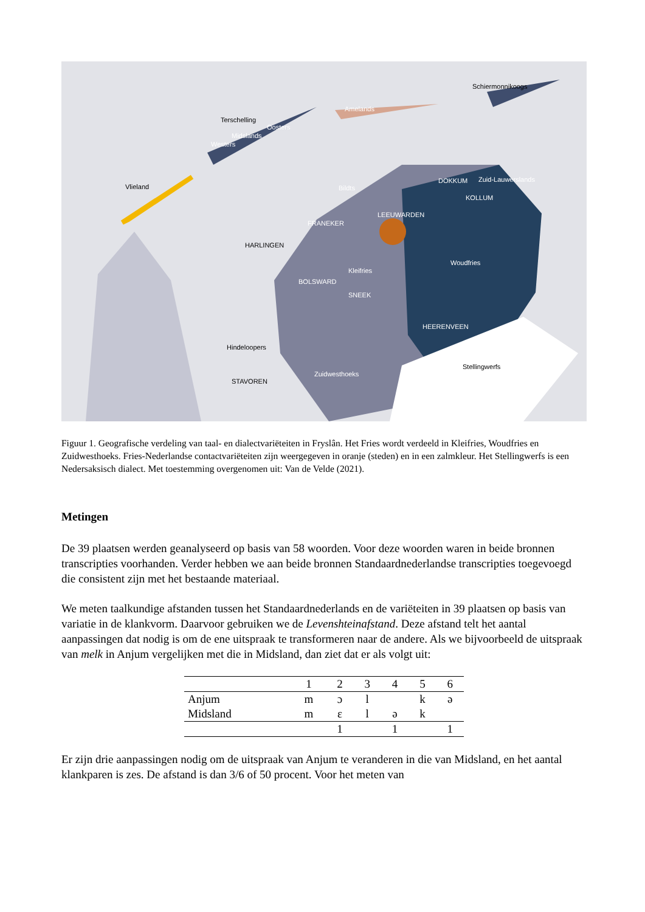Schiermonnikoogs
Amelands
Terschelling
Oosters
Midslands
Westers
Vlieland
DOKKUM Zuid-Lauwerslands
Bildts
KOLLUM
LEEUWARDEN
FRANEKER
HARLINGEN
Woudfries
Kleifries
BOLSWARD
SNEEK
HEERENVEEN
Hindeloopers
Stellingwerfs
Zuidwesthoeks
STAVOREN
Figuur 1. Geografische verdeling van taal- en dialectvariëteiten in Fryslân. Het Fries wordt verdeeld in Kleifries, Woudfries en Zuidwesthoeks. Fries-Nederlandse contactvariëteiten zijn weergegeven in oranje (steden) en in een zalmkleur. Het Stellingwerfs is een Nedersaksisch dialect. Met toestemming overgenomen uit: Van de Velde (2021).
Metingen
De 39 plaatsen werden geanalyseerd op basis van 58 woorden. Voor deze woorden waren in beide bronnen transcripties voorhanden. Verder hebben we aan beide bronnen Standaardnederlandse transcripties toegevoegd die consistent zijn met het bestaande materiaal.
We meten taalkundige afstanden tussen het Standaardnederlands en de variëteiten in 39 plaatsen op basis van variatie in de klankvorm. Daarvoor gebruiken we de Levenshteinafstand. Deze afstand telt het aantal aanpassingen dat nodig is om de ene uitspraak te transformeren naar de andere. Als we bijvoorbeeld de uitspraak van melk in Anjum vergelijken met die in Midsland, dan ziet dat er als volgt uit:
| | 1 | 2 | 3 | 4 | 5 | 6 |
| --- | --- | --- | --- | --- | --- | --- |
| Anjum | m | ɔ | l | | k | ə |
| Midsland | m | ɛ | l | ə | k | |
| | | 1 | | 1 | | 1 |
Er zijn drie aanpassingen nodig om de uitspraak van Anjum te veranderen in die van Midsland, en het aantal klankparen is zes. De afstand is dan 3/6 of 50 procent. Voor het meten van